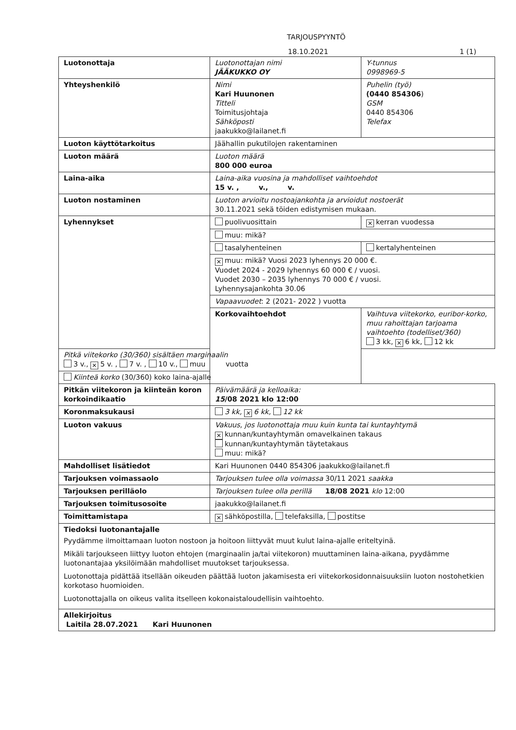TARJOUSPYYNTÖ
18.10.2021 1 (1)
| Luotonottaja | Luotonottajan nimi JÄÄKUKKO OY | Y-tunnus 0998969-5 |
| Yhteyshenkilö | Nimi Kari Huunonen Titteli Toimitusjohtaja Sähköposti jaakukko@lailanet.fi | Puhelin (työ) (0440 854306 ) GSM 0440 854306 Telefax |
| Luoton käyttötarkoitus | Jäähallin pukutilojen rakentaminen | |
| Luoton määrä | Luoton määrä 800 000 euroa | |
| Laina-aika | Laina-aika vuosina ja mahdolliset vaihtoehdot 15 v. , v., v. | |
| Luoton nostaminen | Luoton arvioitu nostoajankohta ja arvioidut nostoerät 30.11.2021 sekä töiden edistymisen mukaan. | |
| Lyhennykset | puolivuosittain | ✕ kerran vuodessa |
| | muu: mikä? | |
| | tasalyhenteinen | kertalyhenteinen |
| | ✕ muu: mikä? Vuosi 2023 lyhennys 20 000 €. Vuodet 2024 - 2029 lyhennys 60 000 € / vuosi. Vuodet 2030 – 2035 lyhennys 70 000 € / vuosi. Lyhennysajankohta 30.06 | |
| | Vapaavuodet : 2 (2021- 2022 ) vuotta | |
| | Korkovaihtoehdot | Vaihtuva viitekorko, euribor-korko, muu rahoittajan tarjoama vaihtoehto (todelliset/360) 3 kk, ✕ 6 kk, 12 kk |
| Pitkä viitekorko (30/360) sisältäen marginaalin 3 v., ✕ 5 v. , 7 v. , 10 v., muu vuotta | | |
| Kiinteä korko (30/360) koko laina-ajalle | | |
| Pitkän viitekoron ja kiinteän koron korkoindikaatio | Päivämäärä ja kelloaika: 15 /08 2021 klo 12:00 | |
| Koronmaksukausi | 3 kk, ✕ 6 kk, 12 kk | |
| Luoton vakuus | Vakuus, jos luotonottaja muu kuin kunta tai kuntayhtymä ✕ kunnan/kuntayhtymän omavelkainen takaus kunnan/kuntayhtymän täytetakaus muu: mikä? | |
| Mahdolliset lisätiedot | Kari Huunonen 0440 854306 jaakukko@lailanet.fi | |
| Tarjouksen voimassaolo | Tarjouksen tulee olla voimassa 30/11 2021 saakka | |
| Tarjouksen perilläolo | Tarjouksen tulee olla perillä 18/08 2021 klo 12:00 | |
| Tarjouksen toimitusosoite | jaakukko@lailanet.fi | |
| Toimittamistapa | ✕ sähköpostilla, telefaksilla, postitse | |
| Tiedoksi luotonantajalle Pyydämme ilmoittamaan luoton nostoon ja hoitoon liittyvät muut kulut laina-ajalle eriteltyinä. Mikäli tarjoukseen liittyy luoton ehtojen (marginaalin ja/tai viitekoron) muuttaminen laina-aikana, pyydämme luotonantajaa yksilöimään mahdolliset muutokset tarjouksessa. Luotonottaja pidättää itsellään oikeuden päättää luoton jakamisesta eri viitekorkosidonnaisuuksiin luoton nostohetkien korkotaso huomioiden. Luotonottajalla on oikeus valita itselleen kokonaistaloudellisin vaihtoehto. | | |
| Allekirjoitus Laitila 28.07.2021 Kari Huunonen | | |